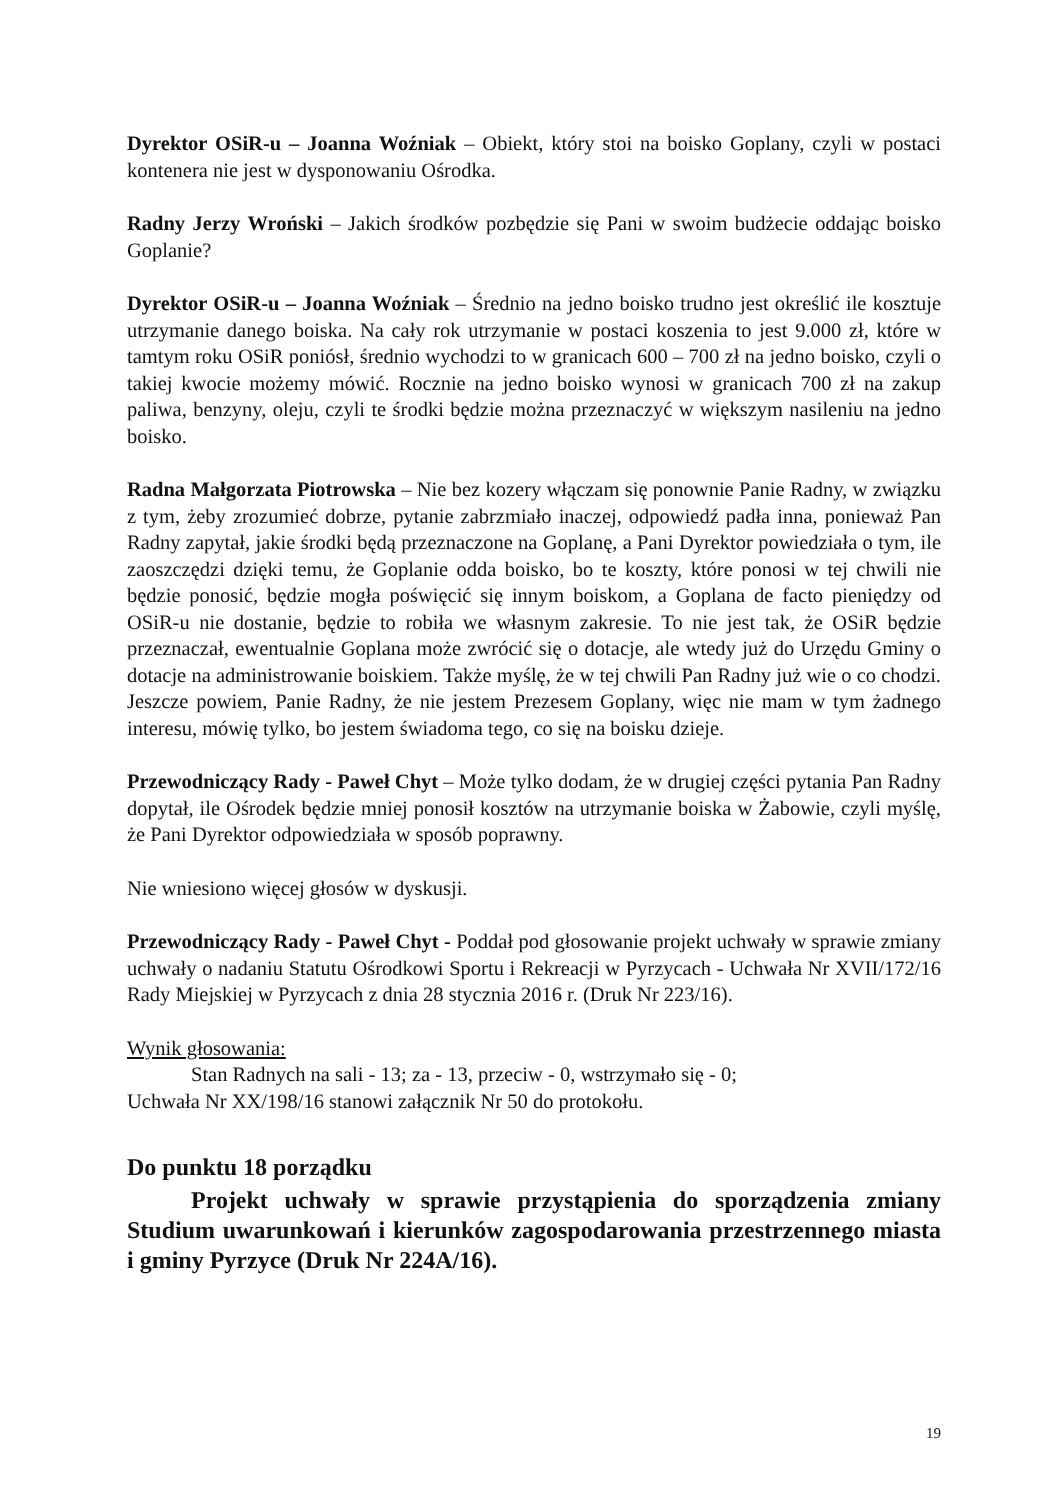Dyrektor OSiR-u – Joanna Woźniak – Obiekt, który stoi na boisko Goplany, czyli w postaci kontenera nie jest w dysponowaniu Ośrodka.
Radny Jerzy Wroński – Jakich środków pozbędzie się Pani w swoim budżecie oddając boisko Goplanie?
Dyrektor OSiR-u – Joanna Woźniak – Średnio na jedno boisko trudno jest określić ile kosztuje utrzymanie danego boiska. Na cały rok utrzymanie w postaci koszenia to jest 9.000 zł, które w tamtym roku OSiR poniósł, średnio wychodzi to w granicach 600 – 700 zł na jedno boisko, czyli o takiej kwocie możemy mówić. Rocznie na jedno boisko wynosi w granicach 700 zł na zakup paliwa, benzyny, oleju, czyli te środki będzie można przeznaczyć w większym nasileniu na jedno boisko.
Radna Małgorzata Piotrowska – Nie bez kozery włączam się ponownie Panie Radny, w związku z tym, żeby zrozumieć dobrze, pytanie zabrzmiało inaczej, odpowiedź padła inna, ponieważ Pan Radny zapytał, jakie środki będą przeznaczone na Goplanę, a Pani Dyrektor powiedziała o tym, ile zaoszczędzi dzięki temu, że Goplanie odda boisko, bo te koszty, które ponosi w tej chwili nie będzie ponosić, będzie mogła poświęcić się innym boiskom, a Goplana de facto pieniędzy od OSiR-u nie dostanie, będzie to robiła we własnym zakresie. To nie jest tak, że OSiR będzie przeznaczał, ewentualnie Goplana może zwrócić się o dotacje, ale wtedy już do Urzędu Gminy o dotacje na administrowanie boiskiem. Także myślę, że w tej chwili Pan Radny już wie o co chodzi. Jeszcze powiem, Panie Radny, że nie jestem Prezesem Goplany, więc nie mam w tym żadnego interesu, mówię tylko, bo jestem świadoma tego, co się na boisku dzieje.
Przewodniczący Rady - Paweł Chyt – Może tylko dodam, że w drugiej części pytania Pan Radny dopytał, ile Ośrodek będzie mniej ponosił kosztów na utrzymanie boiska w Żabowie, czyli myślę, że Pani Dyrektor odpowiedziała w sposób poprawny.
Nie wniesiono więcej głosów w dyskusji.
Przewodniczący Rady - Paweł Chyt - Poddał pod głosowanie projekt uchwały w sprawie zmiany uchwały o nadaniu Statutu Ośrodkowi Sportu i Rekreacji w Pyrzycach - Uchwała Nr XVII/172/16 Rady Miejskiej w Pyrzycach z dnia 28 stycznia 2016 r. (Druk Nr 223/16).
Wynik głosowania:
Stan Radnych na sali - 13; za - 13, przeciw - 0, wstrzymało się - 0;
Uchwała Nr XX/198/16 stanowi załącznik Nr 50 do protokołu.
Do punktu 18 porządku
Projekt uchwały w sprawie przystąpienia do sporządzenia zmiany Studium uwarunkowań i kierunków zagospodarowania przestrzennego miasta i gminy Pyrzyce (Druk Nr 224A/16).
19